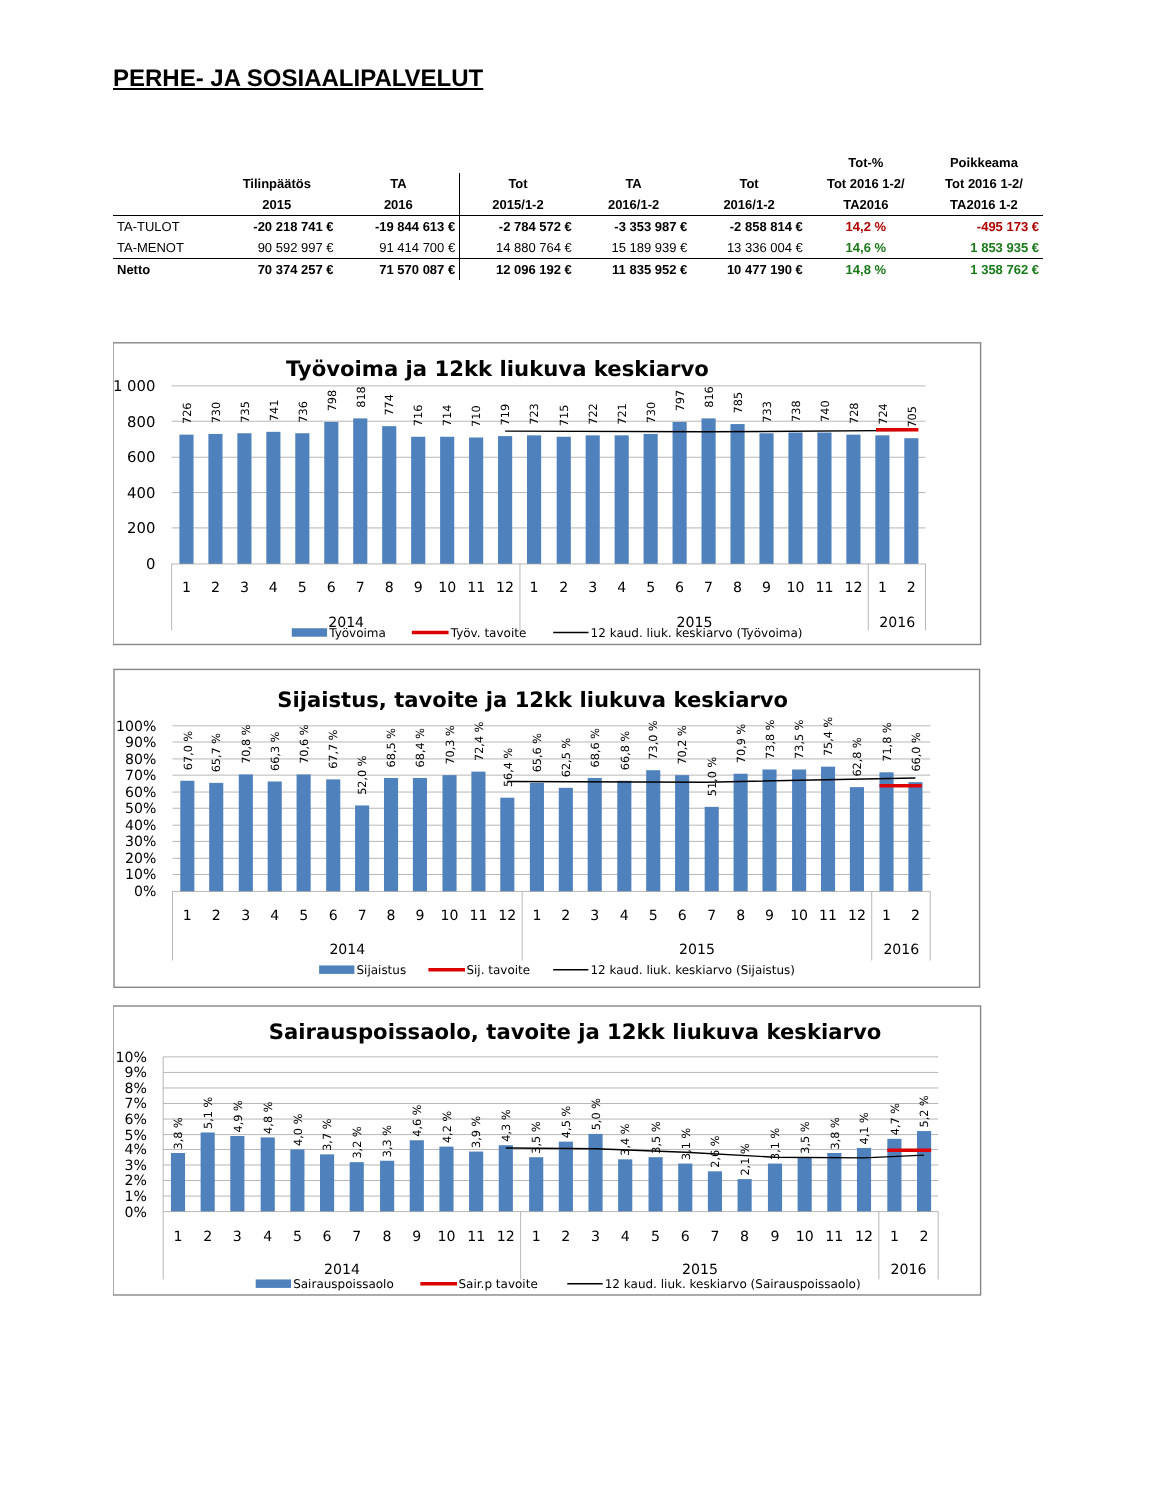PERHE- JA SOSIAALIPALVELUT
| | | | | | | Tot-% | Poikkeama |
| --- | --- | --- | --- | --- | --- | --- | --- |
| | Tilinpäätös | TA | Tot | TA | Tot | Tot 2016 1-2/ | Tot 2016 1-2/ |
| | 2015 | 2016 | 2015/1-2 | 2016/1-2 | 2016/1-2 | TA2016 | TA2016 1-2 |
| TA-TULOT | -20 218 741 € | -19 844 613 € | -2 784 572 € | -3 353 987 € | -2 858 814 € | 14,2 % | -495 173 € |
| TA-MENOT | 90 592 997 € | 91 414 700 € | 14 880 764 € | 15 189 939 € | 13 336 004 € | 14,6 % | 1 853 935 € |
| Netto | 70 374 257 € | 71 570 087 € | 12 096 192 € | 11 835 952 € | 10 477 190 € | 14,8 % | 1 358 762 € |
Työvoima ja 12kk liukuva keskiarvo
1 000
800
600
400
200
0
726
730
735
741
736
798
818
774
716
714
710
719
723
715
722
721
730
797
816
785
733
738
740
728
724
705
1
2
3
4
5
6
7
8
9
10
11
12
1
2
3
4
5
6
7
8
9
10
11
12
1
2
2014
2015
2016
Työvoima
Työv. tavoite
12 kaud. liuk. keskiarvo (Työvoima)
Sijaistus, tavoite ja 12kk liukuva keskiarvo
100%
90%
80%
70%
60%
50%
40%
30%
20%
10%
0%
67,0 %
65,7 %
70,8 %
66,3 %
70,6 %
67,7 %
52,0 %
68,5 %
68,4 %
70,3 %
72,4 %
56,4 %
65,6 %
62,5 %
68,6 %
66,8 %
73,0 %
70,2 %
51,0 %
70,9 %
73,8 %
73,5 %
75,4 %
62,8 %
71,8 %
66,0 %
1
2
3
4
5
6
7
8
9
10
11
12
1
2
3
4
5
6
7
8
9
10
11
12
1
2
2014
2015
2016
Sijaistus
Sij. tavoite
12 kaud. liuk. keskiarvo (Sijaistus)
Sairauspoissaolo, tavoite ja 12kk liukuva keskiarvo
10%
9%
8%
7%
6%
5%
4%
3%
2%
1%
0%
3,8 %
5,1 %
4,9 %
4,8 %
4,0 %
3,7 %
3,2 %
3,3 %
4,6 %
4,2 %
3,9 %
4,3 %
3,5 %
4,5 %
5,0 %
3,4 %
3,5 %
3,1 %
2,6 %
2,1 %
3,1 %
3,5 %
3,8 %
4,1 %
4,7 %
5,2 %
1
2
3
4
5
6
7
8
9
10
11
12
1
2
3
4
5
6
7
8
9
10
11
12
1
2
2014
2015
2016
Sairauspoissaolo
Sair.p tavoite
12 kaud. liuk. keskiarvo (Sairauspoissaolo)